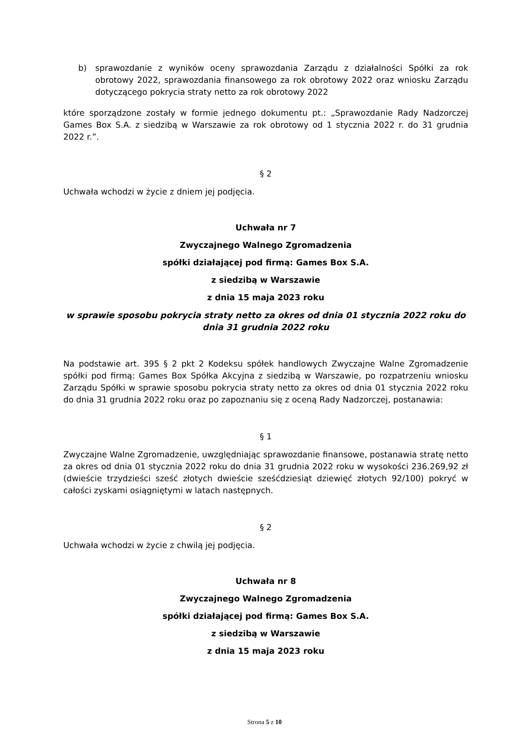b) sprawozdanie z wyników oceny sprawozdania Zarządu z działalności Spółki za rok obrotowy 2022, sprawozdania finansowego za rok obrotowy 2022 oraz wniosku Zarządu dotyczącego pokrycia straty netto za rok obrotowy 2022
które sporządzone zostały w formie jednego dokumentu pt.: „Sprawozdanie Rady Nadzorczej Games Box S.A. z siedzibą w Warszawie za rok obrotowy od 1 stycznia 2022 r. do 31 grudnia 2022 r.”.
§ 2
Uchwała wchodzi w życie z dniem jej podjęcia.
Uchwała nr 7
Zwyczajnego Walnego Zgromadzenia
spółki działającej pod firmą: Games Box S.A.
z siedzibą w Warszawie
z dnia 15 maja 2023 roku
w sprawie sposobu pokrycia straty netto za okres od dnia 01 stycznia 2022 roku do dnia 31 grudnia 2022 roku
Na podstawie art. 395 § 2 pkt 2 Kodeksu spółek handlowych Zwyczajne Walne Zgromadzenie spółki pod firmą: Games Box Spółka Akcyjna z siedzibą w Warszawie, po rozpatrzeniu wniosku Zarządu Spółki w sprawie sposobu pokrycia straty netto za okres od dnia 01 stycznia 2022 roku do dnia 31 grudnia 2022 roku oraz po zapoznaniu się z oceną Rady Nadzorczej, postanawia:
§ 1
Zwyczajne Walne Zgromadzenie, uwzględniając sprawozdanie finansowe, postanawia stratę netto za okres od dnia 01 stycznia 2022 roku do dnia 31 grudnia 2022 roku w wysokości 236.269,92 zł (dwieście trzydzieści sześć złotych dwieście sześćdziesiąt dziewięć złotych 92/100) pokryć w całości zyskami osiągniętymi w latach następnych.
§ 2
Uchwała wchodzi w życie z chwilą jej podjęcia.
Uchwała nr 8
Zwyczajnego Walnego Zgromadzenia
spółki działającej pod firmą: Games Box S.A.
z siedzibą w Warszawie
z dnia 15 maja 2023 roku
Strona 5 z 10